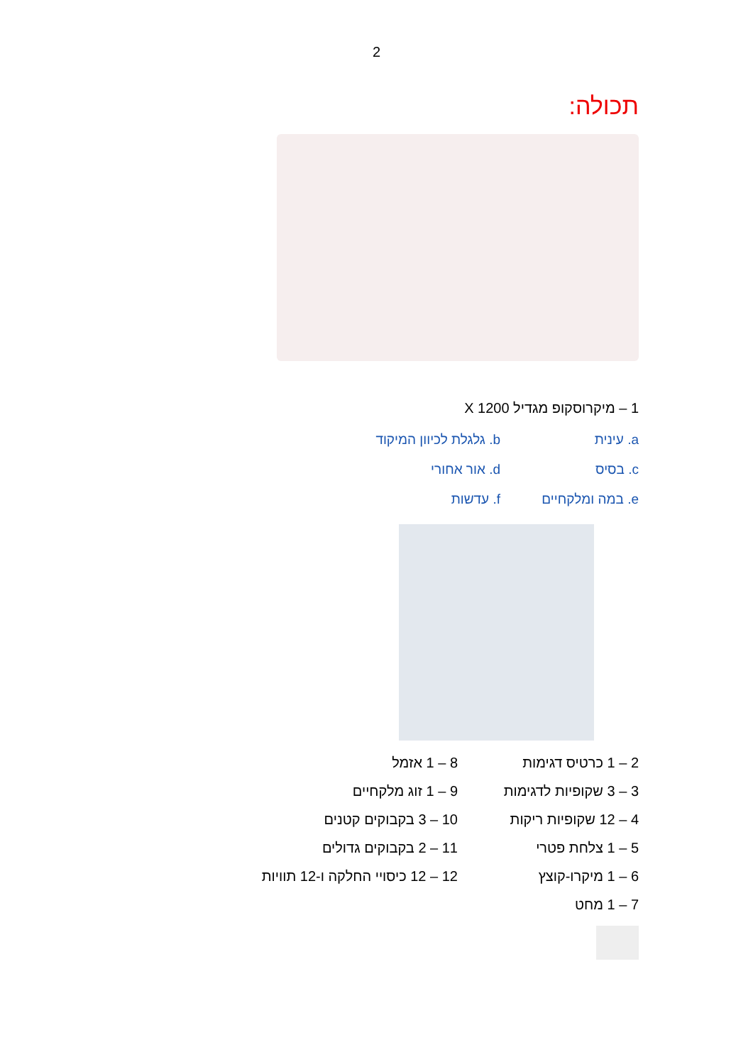2
תכולה:
1 – מיקרוסקופ מגדיל X 1200
a. עינית
b. גלגלת לכיוון המיקוד
c. בסיס
d. אור אחורי
e. במה ומלקחיים
f. עדשות
2 – 1 כרטיס דגימות
8 – 1 אזמל
3 – 3 שקופיות לדגימות
9 – 1 זוג מלקחיים
4 – 12 שקופיות ריקות
10 – 3 בקבוקים קטנים
5 – 1 צלחת פטרי
11 – 2 בקבוקים גדולים
6 – 1 מיקרו-קוצץ
12 – 12 כיסויי החלקה ו-12 תוויות
7 – 1 מחט